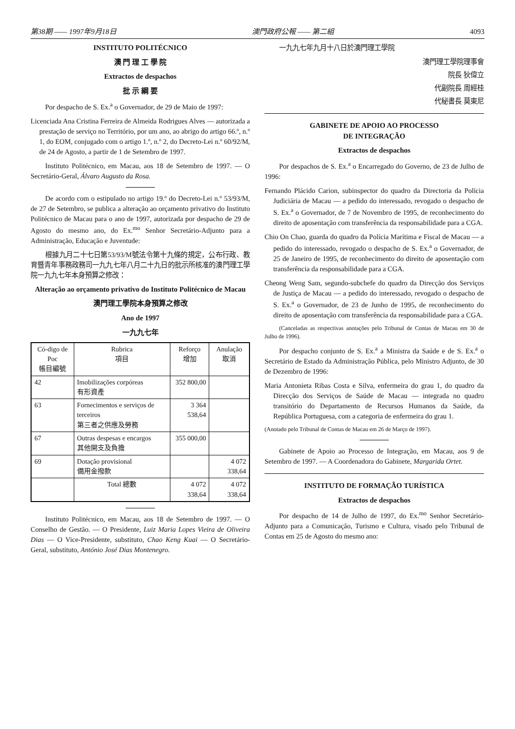第38期 —— 1997年9月18日 澳門政府公報 —— 第二組 4093
INSTITUTO POLITÉCNICO
澳 門 理 工 學 院
Extractos de despachos
批 示 綱 要
Por despacho de S. Ex.<sup>a</sup> o Governador, de 29 de Maio de 1997:
Licenciada Ana Cristina Ferreira de Almeida Rodrigues Alves — autorizada a prestação de serviço no Território, por um ano, ao abrigo do artigo 66.º, n.º 1, do EOM, conjugado com o artigo 1.º, n.º 2, do Decreto-Lei n.º 60/92/M, de 24 de Agosto, a partir de 1 de Setembro de 1997.
Instituto Politécnico, em Macau, aos 18 de Setembro de 1997. — O Secretário-Geral, Álvaro Augusto da Rosa.
De acordo com o estipulado no artigo 19.º do Decreto-Lei n.º 53/93/M, de 27 de Setembro, se publica a alteração ao orçamento privativo do Instituto Politécnico de Macau para o ano de 1997, autorizada por despacho de 29 de Agosto do mesmo ano, do Ex.<sup>mo</sup> Senhor Secretário-Adjunto para a Administração, Educação e Juventude:
根據九月二十七日第53/93/M號法令第十九條的規定，公布行政、教育暨青年事務政務司一九九七年八月二十九日的批示所核准的澳門理工學院一九九七年本身預算之修改：
Alteração ao orçamento privativo do Instituto Politécnico de Macau
澳門理工學院本身預算之修改
Ano de 1997
一九九七年
| Có-digo de Poc 帳目編號 | Rubrica 項目 | Reforço 增加 | Anulação 取消 |
| --- | --- | --- | --- |
| 42 | Imobilizações corpóreas 有形資產 | 352 800,00 | |
| 63 | Fornecimentos e serviços de terceiros 第三者之供應及勞務 | 3 364 538,64 | |
| 67 | Outras despesas e encargos 其他開支及負擔 | 355 000,00 | |
| 69 | Dotação provisional 備用金撥款 | | 4 072 338,64 |
| | Total 總數 | 4 072 338,64 | 4 072 338,64 |
Instituto Politécnico, em Macau, aos 18 de Setembro de 1997. — O Conselho de Gestão. — O Presidente, Luiz Maria Lopes Vieira de Oliveira Dias — O Vice-Presidente, substituto, Chao Keng Kuai — O Secretário-Geral, substituto, António José Dias Montenegro.
一九九七年九月十八日於澳門理工學院
澳門理工學院理事會
院長 狄偉立
代副院長 周經桂
代秘書長 莫東尼
GABINETE DE APOIO AO PROCESSO
DE INTEGRAÇÃO
Extractos de despachos
Por despachos de S. Ex.<sup>a</sup> o Encarregado do Governo, de 23 de Julho de 1996:
Fernando Plácido Carion, subinspector do quadro da Directoria da Polícia Judiciária de Macau — a pedido do interessado, revogado o despacho de S. Ex.<sup>a</sup> o Governador, de 7 de Novembro de 1995, de reconhecimento do direito de aposentação com transferência da responsabilidade para a CGA.
Chio On Chao, guarda do quadro da Polícia Marítima e Fiscal de Macau — a pedido do interessado, revogado o despacho de S. Ex.<sup>a</sup> o Governador, de 25 de Janeiro de 1995, de reconhecimento do direito de aposentação com transferência da responsabilidade para a CGA.
Cheong Weng Sam, segundo-subchefe do quadro da Direcção dos Serviços de Justiça de Macau — a pedido do interessado, revogado o despacho de S. Ex.<sup>a</sup> o Governador, de 23 de Junho de 1995, de reconhecimento do direito de aposentação com transferência da responsabilidade para a CGA.
(Canceladas as respectivas anotações pelo Tribunal de Contas de Macau em 30 de Julho de 1996).
Por despacho conjunto de S. Ex.<sup>a</sup> a Ministra da Saúde e de S. Ex.<sup>a</sup> o Secretário de Estado da Administração Pública, pelo Ministro Adjunto, de 30 de Dezembro de 1996:
Maria Antonieta Ribas Costa e Silva, enfermeira do grau 1, do quadro da Direcção dos Serviços de Saúde de Macau — integrada no quadro transitório do Departamento de Recursos Humanos da Saúde, da República Portuguesa, com a categoria de enfermeira do grau 1.
(Anotado pelo Tribunal de Contas de Macau em 26 de Março de 1997).
Gabinete de Apoio ao Processo de Integração, em Macau, aos 9 de Setembro de 1997. — A Coordenadora do Gabinete, Margarida Ortet.
INSTITUTO DE FORMAÇÃO TURÍSTICA
Extractos de despachos
Por despacho de 14 de Julho de 1997, do Ex.<sup>mo</sup> Senhor Secretário-Adjunto para a Comunicação, Turismo e Cultura, visado pelo Tribunal de Contas em 25 de Agosto do mesmo ano: